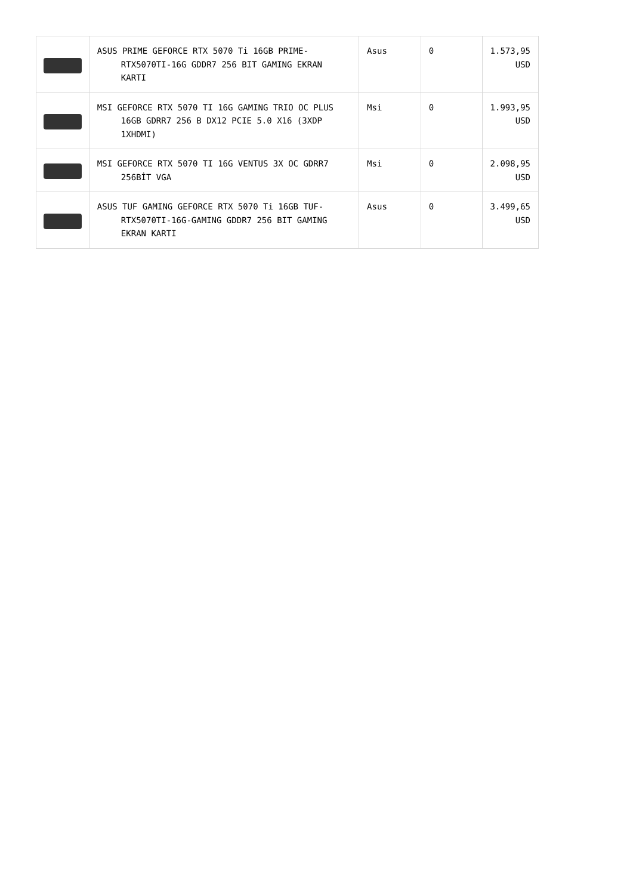| | ASUS PRIME GEFORCE RTX 5070 Ti 16GB PRIME-RTX5070TI-16G GDDR7 256 BIT GAMING EKRAN KARTI | Asus | 0 | 1.573,95 USD |
| | MSI GEFORCE RTX 5070 TI 16G GAMING TRIO OC PLUS 16GB GDRR7 256 B DX12 PCIE 5.0 X16 (3XDP 1XHDMI) | Msi | 0 | 1.993,95 USD |
| | MSI GEFORCE RTX 5070 TI 16G VENTUS 3X OC GDRR7 256BİT VGA | Msi | 0 | 2.098,95 USD |
| | ASUS TUF GAMING GEFORCE RTX 5070 Ti 16GB TUF-RTX5070TI-16G-GAMING GDDR7 256 BIT GAMING EKRAN KARTI | Asus | 0 | 3.499,65 USD |